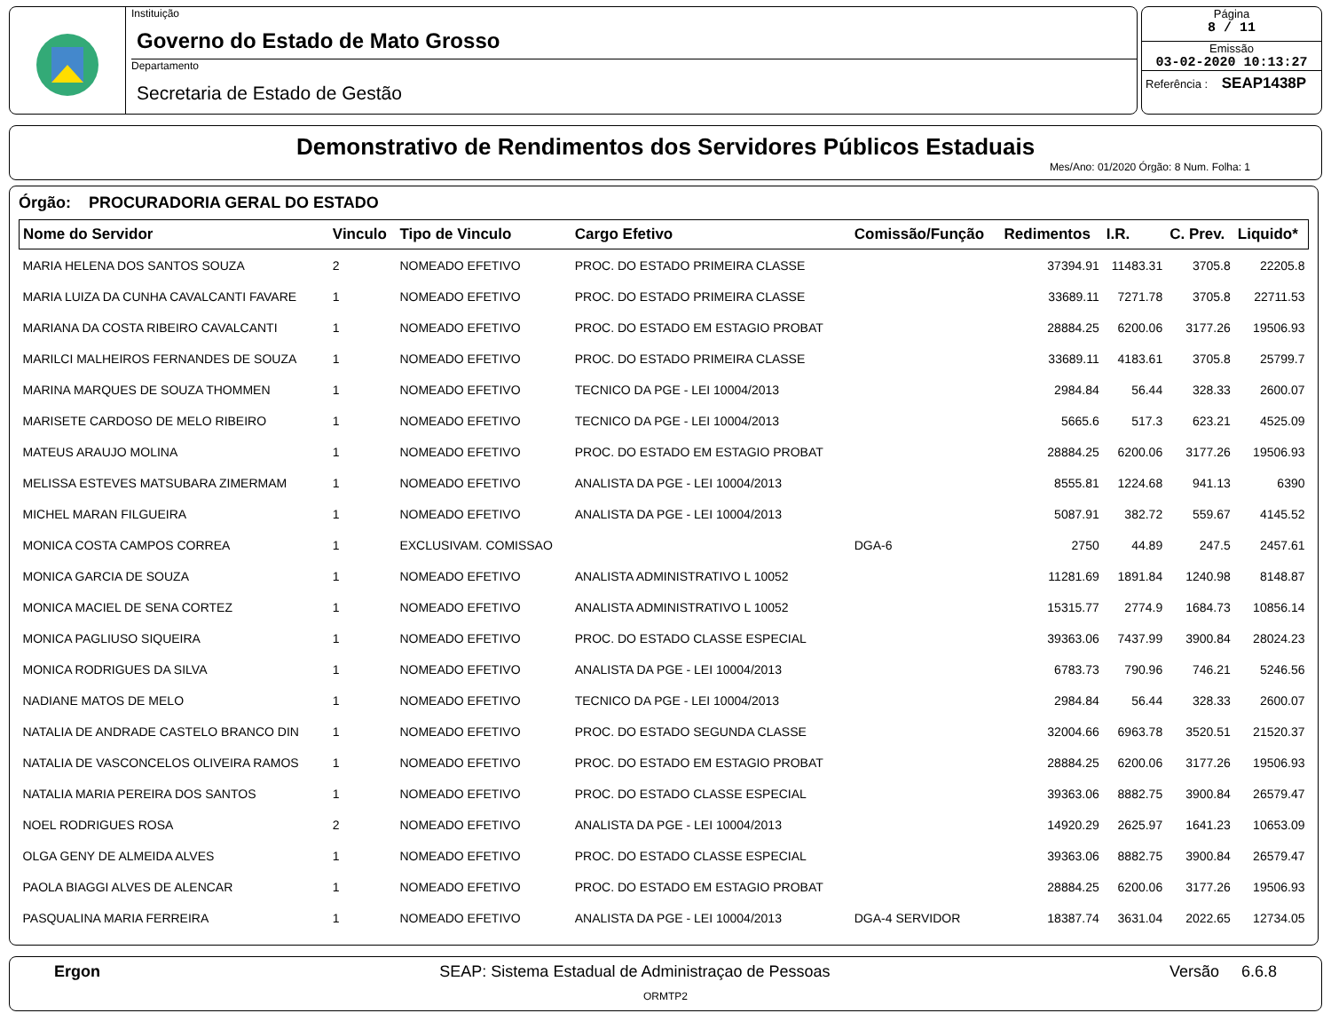Instituição
Governo do Estado de Mato Grosso
Departamento
Secretaria de Estado de Gestão
Página
8 / 11
Emissão
03-02-2020 10:13:27
Referência : SEAP1438P
Demonstrativo de Rendimentos dos Servidores Públicos Estaduais
Mes/Ano: 01/2020 Órgão: 8 Num. Folha: 1
Órgão: PROCURADORIA GERAL DO ESTADO
| Nome do Servidor | Vinculo | Tipo de Vinculo | Cargo Efetivo | Comissão/Função | Redimentos | I.R. | C. Prev. | Liquido* |
| --- | --- | --- | --- | --- | --- | --- | --- | --- |
| MARIA HELENA DOS SANTOS SOUZA | 2 | NOMEADO EFETIVO | PROC. DO ESTADO PRIMEIRA CLASSE | | 37394.91 | 11483.31 | 3705.8 | 22205.8 |
| MARIA LUIZA DA CUNHA CAVALCANTI FAVARE | 1 | NOMEADO EFETIVO | PROC. DO ESTADO PRIMEIRA CLASSE | | 33689.11 | 7271.78 | 3705.8 | 22711.53 |
| MARIANA DA COSTA RIBEIRO CAVALCANTI | 1 | NOMEADO EFETIVO | PROC. DO ESTADO EM ESTAGIO PROBAT | | 28884.25 | 6200.06 | 3177.26 | 19506.93 |
| MARILCI MALHEIROS FERNANDES DE SOUZA | 1 | NOMEADO EFETIVO | PROC. DO ESTADO PRIMEIRA CLASSE | | 33689.11 | 4183.61 | 3705.8 | 25799.7 |
| MARINA MARQUES DE SOUZA THOMMEN | 1 | NOMEADO EFETIVO | TECNICO DA PGE - LEI 10004/2013 | | 2984.84 | 56.44 | 328.33 | 2600.07 |
| MARISETE CARDOSO DE MELO RIBEIRO | 1 | NOMEADO EFETIVO | TECNICO DA PGE - LEI 10004/2013 | | 5665.6 | 517.3 | 623.21 | 4525.09 |
| MATEUS ARAUJO MOLINA | 1 | NOMEADO EFETIVO | PROC. DO ESTADO EM ESTAGIO PROBAT | | 28884.25 | 6200.06 | 3177.26 | 19506.93 |
| MELISSA ESTEVES MATSUBARA ZIMERMAM | 1 | NOMEADO EFETIVO | ANALISTA DA PGE - LEI 10004/2013 | | 8555.81 | 1224.68 | 941.13 | 6390 |
| MICHEL MARAN FILGUEIRA | 1 | NOMEADO EFETIVO | ANALISTA DA PGE - LEI 10004/2013 | | 5087.91 | 382.72 | 559.67 | 4145.52 |
| MONICA COSTA CAMPOS CORREA | 1 | EXCLUSIVAM. COMISSAO | | DGA-6 | 2750 | 44.89 | 247.5 | 2457.61 |
| MONICA GARCIA DE SOUZA | 1 | NOMEADO EFETIVO | ANALISTA ADMINISTRATIVO L 10052 | | 11281.69 | 1891.84 | 1240.98 | 8148.87 |
| MONICA MACIEL DE SENA CORTEZ | 1 | NOMEADO EFETIVO | ANALISTA ADMINISTRATIVO L 10052 | | 15315.77 | 2774.9 | 1684.73 | 10856.14 |
| MONICA PAGLIUSO SIQUEIRA | 1 | NOMEADO EFETIVO | PROC. DO ESTADO CLASSE ESPECIAL | | 39363.06 | 7437.99 | 3900.84 | 28024.23 |
| MONICA RODRIGUES DA SILVA | 1 | NOMEADO EFETIVO | ANALISTA DA PGE - LEI 10004/2013 | | 6783.73 | 790.96 | 746.21 | 5246.56 |
| NADIANE MATOS DE MELO | 1 | NOMEADO EFETIVO | TECNICO DA PGE - LEI 10004/2013 | | 2984.84 | 56.44 | 328.33 | 2600.07 |
| NATALIA DE ANDRADE CASTELO BRANCO DIN | 1 | NOMEADO EFETIVO | PROC. DO ESTADO SEGUNDA CLASSE | | 32004.66 | 6963.78 | 3520.51 | 21520.37 |
| NATALIA DE VASCONCELOS OLIVEIRA RAMOS | 1 | NOMEADO EFETIVO | PROC. DO ESTADO EM ESTAGIO PROBAT | | 28884.25 | 6200.06 | 3177.26 | 19506.93 |
| NATALIA MARIA PEREIRA DOS SANTOS | 1 | NOMEADO EFETIVO | PROC. DO ESTADO CLASSE ESPECIAL | | 39363.06 | 8882.75 | 3900.84 | 26579.47 |
| NOEL RODRIGUES ROSA | 2 | NOMEADO EFETIVO | ANALISTA DA PGE - LEI 10004/2013 | | 14920.29 | 2625.97 | 1641.23 | 10653.09 |
| OLGA GENY DE ALMEIDA ALVES | 1 | NOMEADO EFETIVO | PROC. DO ESTADO CLASSE ESPECIAL | | 39363.06 | 8882.75 | 3900.84 | 26579.47 |
| PAOLA BIAGGI ALVES DE ALENCAR | 1 | NOMEADO EFETIVO | PROC. DO ESTADO EM ESTAGIO PROBAT | | 28884.25 | 6200.06 | 3177.26 | 19506.93 |
| PASQUALINA MARIA FERREIRA | 1 | NOMEADO EFETIVO | ANALISTA DA PGE - LEI 10004/2013 | DGA-4 SERVIDOR | 18387.74 | 3631.04 | 2022.65 | 12734.05 |
Ergon SEAP: Sistema Estadual de Administraçao de Pessoas Versão 6.6.8
ORMTP2